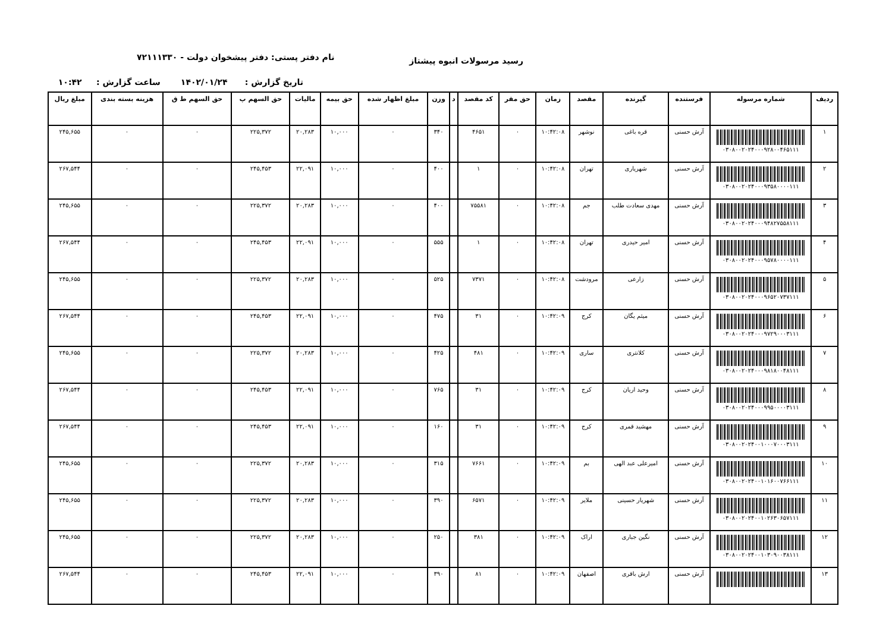رسید مرسولات انبوه پیشتاز
نام دفتر پستی: دفتر پیشخوان دولت - ۷۲۱۱۱۳۳۰
تاریخ گزارش : ۱۴۰۲/۰۱/۲۴ ساعت گزارش : ۱۰:۴۲
| ردیف | شماره مرسوله | فرستنده | گیرنده | مقصد | زمان | حق مقر | کد مقصد | د | وزن | مبلغ اظهار شده | حق بیمه | مالیات | حق السهم پ | حق السهم ط ق | هزینه بسته بندی | مبلغ ریال |
| --- | --- | --- | --- | --- | --- | --- | --- | --- | --- | --- | --- | --- | --- | --- | --- | --- |
| ۱ | ۰۳۰۸۰۰۲۰۲۴۰۰۰۹۲۸۰۰۴۶۵۱۱۱ | آرش حسنی | قره باغی | نوشهر | ۱۰:۴۲:۰۸ | ۰ | ۴۶۵۱ | | ۳۴۰ | ۰ | ۱۰,۰۰۰ | ۲۰,۲۸۳ | ۲۲۵,۳۷۲ | ۰ | ۰ | ۲۴۵,۶۵۵ |
| ۲ | ۰۳۰۸۰۰۲۰۲۴۰۰۰۹۳۵۸۰۰۰۰۱۱۱ | آرش حسنی | شهریاری | تهران | ۱۰:۴۲:۰۸ | ۰ | ۱ | | ۴۰۰ | ۰ | ۱۰,۰۰۰ | ۲۲,۰۹۱ | ۲۴۵,۴۵۳ | ۰ | ۰ | ۲۶۷,۵۴۴ |
| ۳ | ۰۳۰۸۰۰۲۰۲۴۰۰۰۹۴۸۲۷۵۵۸۱۱۱ | آرش حسنی | مهدی سعادت طلب | جم | ۱۰:۴۲:۰۸ | ۰ | ۷۵۵۸۱ | | ۴۰۰ | ۰ | ۱۰,۰۰۰ | ۲۰,۲۸۳ | ۲۲۵,۳۷۲ | ۰ | ۰ | ۲۴۵,۶۵۵ |
| ۴ | ۰۳۰۸۰۰۲۰۲۴۰۰۰۹۵۷۸۰۰۰۰۱۱۱ | آرش حسنی | امیر حیدری | تهران | ۱۰:۴۲:۰۸ | ۰ | ۱ | | ۵۵۵ | ۰ | ۱۰,۰۰۰ | ۲۲,۰۹۱ | ۲۴۵,۴۵۳ | ۰ | ۰ | ۲۶۷,۵۴۴ |
| ۵ | ۰۳۰۸۰۰۲۰۲۴۰۰۰۹۶۵۲۰۷۳۷۱۱۱ | آرش حسنی | زارعی | مرودشت | ۱۰:۴۲:۰۸ | ۰ | ۷۳۷۱ | | ۵۲۵ | ۰ | ۱۰,۰۰۰ | ۲۰,۲۸۳ | ۲۲۵,۳۷۲ | ۰ | ۰ | ۲۴۵,۶۵۵ |
| ۶ | ۰۳۰۸۰۰۲۰۲۴۰۰۰۹۷۲۹۰۰۰۳۱۱۱ | آرش حسنی | میثم یگان | کرج | ۱۰:۴۲:۰۹ | ۰ | ۳۱ | | ۴۷۵ | ۰ | ۱۰,۰۰۰ | ۲۲,۰۹۱ | ۲۴۵,۴۵۳ | ۰ | ۰ | ۲۶۷,۵۴۴ |
| ۷ | ۰۳۰۸۰۰۲۰۲۴۰۰۰۹۸۱۸۰۰۴۸۱۱۱ | آرش حسنی | کلانتری | ساری | ۱۰:۴۲:۰۹ | ۰ | ۴۸۱ | | ۴۲۵ | ۰ | ۱۰,۰۰۰ | ۲۰,۲۸۳ | ۲۲۵,۳۷۲ | ۰ | ۰ | ۲۴۵,۶۵۵ |
| ۸ | ۰۳۰۸۰۰۲۰۲۴۰۰۰۹۹۵۰۰۰۰۳۱۱۱ | آرش حسنی | وحید اریان | کرج | ۱۰:۴۲:۰۹ | ۰ | ۳۱ | | ۷۶۵ | ۰ | ۱۰,۰۰۰ | ۲۲,۰۹۱ | ۲۴۵,۴۵۳ | ۰ | ۰ | ۲۶۷,۵۴۴ |
| ۹ | ۰۳۰۸۰۰۲۰۲۴۰۰۱۰۰۰۷۰۰۰۳۱۱۱ | آرش حسنی | مهشید قمری | کرج | ۱۰:۴۲:۰۹ | ۰ | ۳۱ | | ۱۶۰ | ۰ | ۱۰,۰۰۰ | ۲۲,۰۹۱ | ۲۴۵,۴۵۳ | ۰ | ۰ | ۲۶۷,۵۴۴ |
| ۱۰ | ۰۳۰۸۰۰۲۰۲۴۰۰۱۰۱۶۰۰۷۶۶۱۱۱ | آرش حسنی | امیرعلی عبد الهی | بم | ۱۰:۴۲:۰۹ | ۰ | ۷۶۶۱ | | ۳۱۵ | ۰ | ۱۰,۰۰۰ | ۲۰,۲۸۳ | ۲۲۵,۳۷۲ | ۰ | ۰ | ۲۴۵,۶۵۵ |
| ۱۱ | ۰۳۰۸۰۰۲۰۲۴۰۰۱۰۲۶۳۰۶۵۷۱۱۱ | آرش حسنی | شهریار حسینی | ملایر | ۱۰:۴۲:۰۹ | ۰ | ۶۵۷۱ | | ۳۹۰ | ۰ | ۱۰,۰۰۰ | ۲۰,۲۸۳ | ۲۲۵,۳۷۲ | ۰ | ۰ | ۲۴۵,۶۵۵ |
| ۱۲ | ۰۳۰۸۰۰۲۰۲۴۰۰۱۰۳۰۹۰۰۳۸۱۱۱ | آرش حسنی | نگین جباری | اراک | ۱۰:۴۲:۰۹ | ۰ | ۳۸۱ | | ۲۵۰ | ۰ | ۱۰,۰۰۰ | ۲۰,۲۸۳ | ۲۲۵,۳۷۲ | ۰ | ۰ | ۲۴۵,۶۵۵ |
| ۱۳ | | آرش حسنی | ارش باقری | اصفهان | ۱۰:۴۲:۰۹ | ۰ | ۸۱ | | ۳۹۰ | ۰ | ۱۰,۰۰۰ | ۲۲,۰۹۱ | ۲۴۵,۴۵۳ | ۰ | ۰ | ۲۶۷,۵۴۴ |